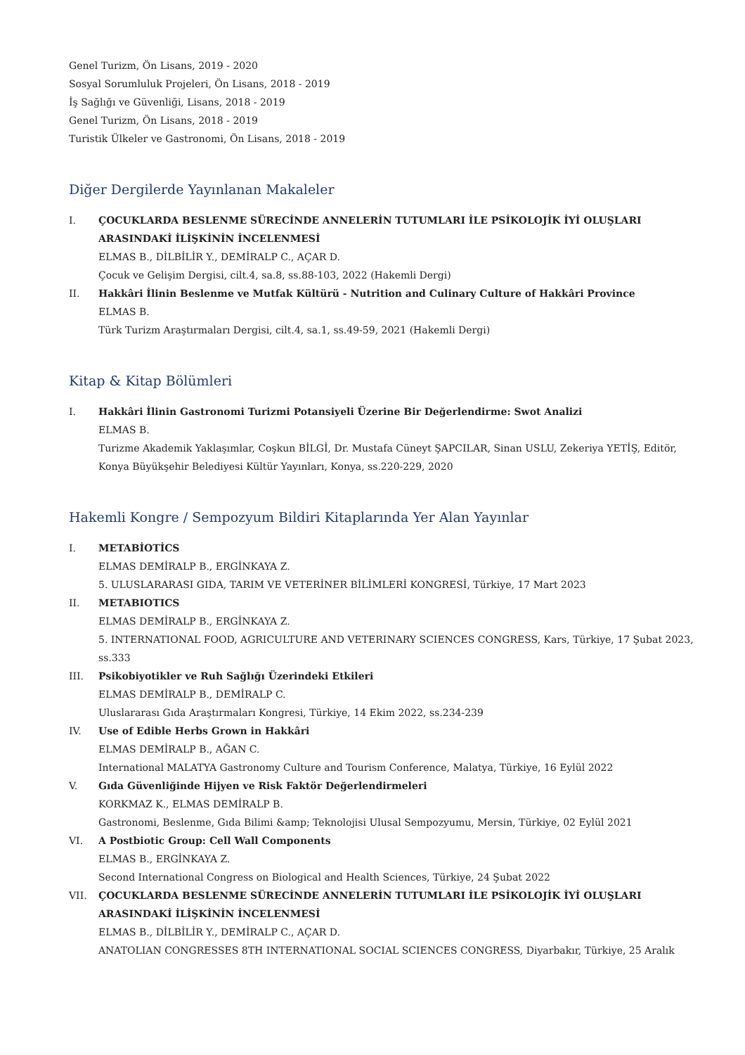Genel Turizm, Ön Lisans, 2019 - 2020
Sosyal Sorumluluk Projeleri, Ön Lisans, 2018 - 2019
İş Sağlığı ve Güvenliği, Lisans, 2018 - 2019
Genel Turizm, Ön Lisans, 2018 - 2019
Turistik Ülkeler ve Gastronomi, Ön Lisans, 2018 - 2019
Diğer Dergilerde Yayınlanan Makaleler
I. ÇOCUKLARDA BESLENME SÜRECİNDE ANNELERİN TUTUMLARI İLE PSİKOLOJİK İYİ OLUŞLARI ARASINDAKİ İLİŞKİNİN İNCELENMESİ
ELMAS B., DİLBİLİR Y., DEMİRALP C., AÇAR D.
Çocuk ve Gelişim Dergisi, cilt.4, sa.8, ss.88-103, 2022 (Hakemli Dergi)
II. Hakkâri İlinin Beslenme ve Mutfak Kültürü - Nutrition and Culinary Culture of Hakkâri Province
ELMAS B.
Türk Turizm Araştırmaları Dergisi, cilt.4, sa.1, ss.49-59, 2021 (Hakemli Dergi)
Kitap & Kitap Bölümleri
I. Hakkâri İlinin Gastronomi Turizmi Potansiyeli Üzerine Bir Değerlendirme: Swot Analizi
ELMAS B.
Turizme Akademik Yaklaşımlar, Coşkun BİLGİ, Dr. Mustafa Cüneyt ŞAPCILAR, Sinan USLU, Zekeriya YETİŞ, Editör, Konya Büyükşehir Belediyesi Kültür Yayınları, Konya, ss.220-229, 2020
Hakemli Kongre / Sempozyum Bildiri Kitaplarında Yer Alan Yayınlar
I. METABİOTİCS
ELMAS DEMİRALP B., ERGİNKAYA Z.
5. ULUSLARARASI GIDA, TARIM VE VETERİNER BİLİMLERİ KONGRESİ, Türkiye, 17 Mart 2023
II. METABIOTICS
ELMAS DEMİRALP B., ERGİNKAYA Z.
5. INTERNATIONAL FOOD, AGRICULTURE AND VETERINARY SCIENCES CONGRESS, Kars, Türkiye, 17 Şubat 2023, ss.333
III. Psikobiyotikler ve Ruh Sağlığı Üzerindeki Etkileri
ELMAS DEMİRALP B., DEMİRALP C.
Uluslararası Gıda Araştırmaları Kongresi, Türkiye, 14 Ekim 2022, ss.234-239
IV. Use of Edible Herbs Grown in Hakkâri
ELMAS DEMİRALP B., AĞAN C.
International MALATYA Gastronomy Culture and Tourism Conference, Malatya, Türkiye, 16 Eylül 2022
V. Gıda Güvenliğinde Hijyen ve Risk Faktör Değerlendirmeleri
KORKMAZ K., ELMAS DEMİRALP B.
Gastronomi, Beslenme, Gıda Bilimi &amp; Teknolojisi Ulusal Sempozyumu, Mersin, Türkiye, 02 Eylül 2021
VI. A Postbiotic Group: Cell Wall Components
ELMAS B., ERGİNKAYA Z.
Second International Congress on Biological and Health Sciences, Türkiye, 24 Şubat 2022
VII. ÇOCUKLARDA BESLENME SÜRECİNDE ANNELERİN TUTUMLARI İLE PSİKOLOJİK İYİ OLUŞLARI ARASINDAKİ İLİŞKİNİN İNCELENMESİ
ELMAS B., DİLBİLİR Y., DEMİRALP C., AÇAR D.
ANATOLIAN CONGRESSES 8TH INTERNATIONAL SOCIAL SCIENCES CONGRESS, Diyarbakır, Türkiye, 25 Aralık